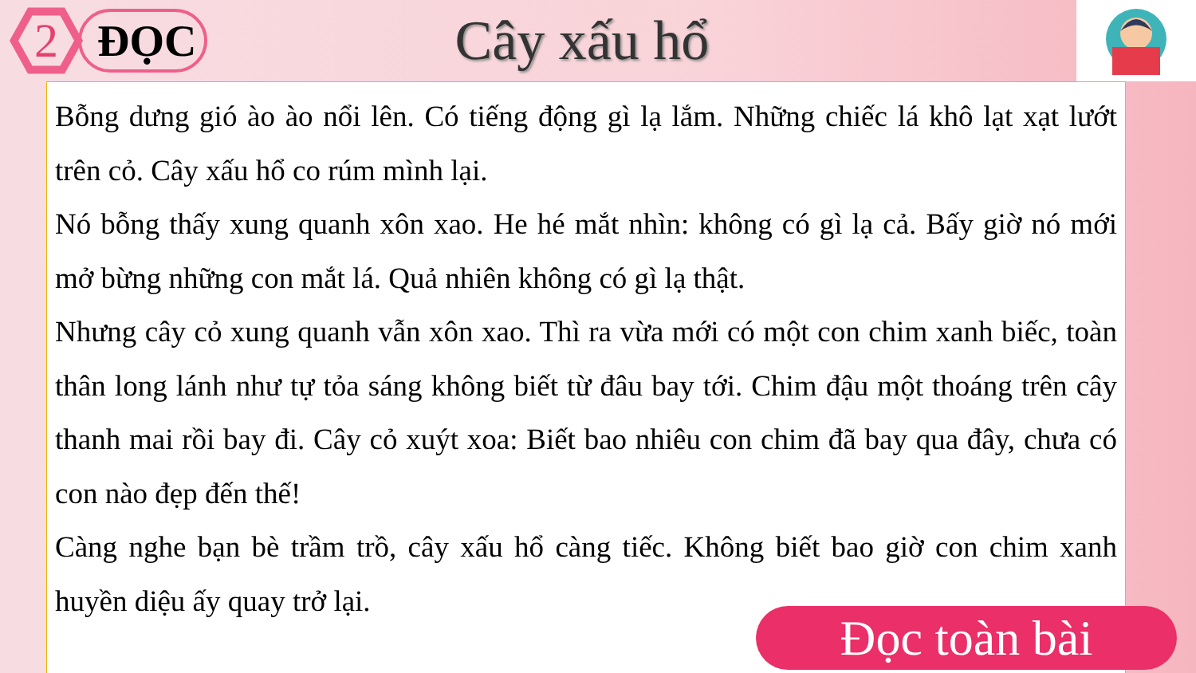2
ĐỌC
Cây xấu hổ
Bỗng dưng gió ào ào nổi lên. Có tiếng động gì lạ lắm. Những chiếc lá khô lạt xạt lướt trên cỏ. Cây xấu hổ co rúm mình lại.
Nó bỗng thấy xung quanh xôn xao. He hé mắt nhìn: không có gì lạ cả. Bấy giờ nó mới mở bừng những con mắt lá. Quả nhiên không có gì lạ thật.
Nhưng cây cỏ xung quanh vẫn xôn xao. Thì ra vừa mới có một con chim xanh biếc, toàn thân long lánh như tự tỏa sáng không biết từ đâu bay tới. Chim đậu một thoáng trên cây thanh mai rồi bay đi. Cây cỏ xuýt xoa: Biết bao nhiêu con chim đã bay qua đây, chưa có con nào đẹp đến thế!
Càng nghe bạn bè trầm trồ, cây xấu hổ càng tiếc. Không biết bao giờ con chim xanh huyền diệu ấy quay trở lại.
Đọc toàn bài